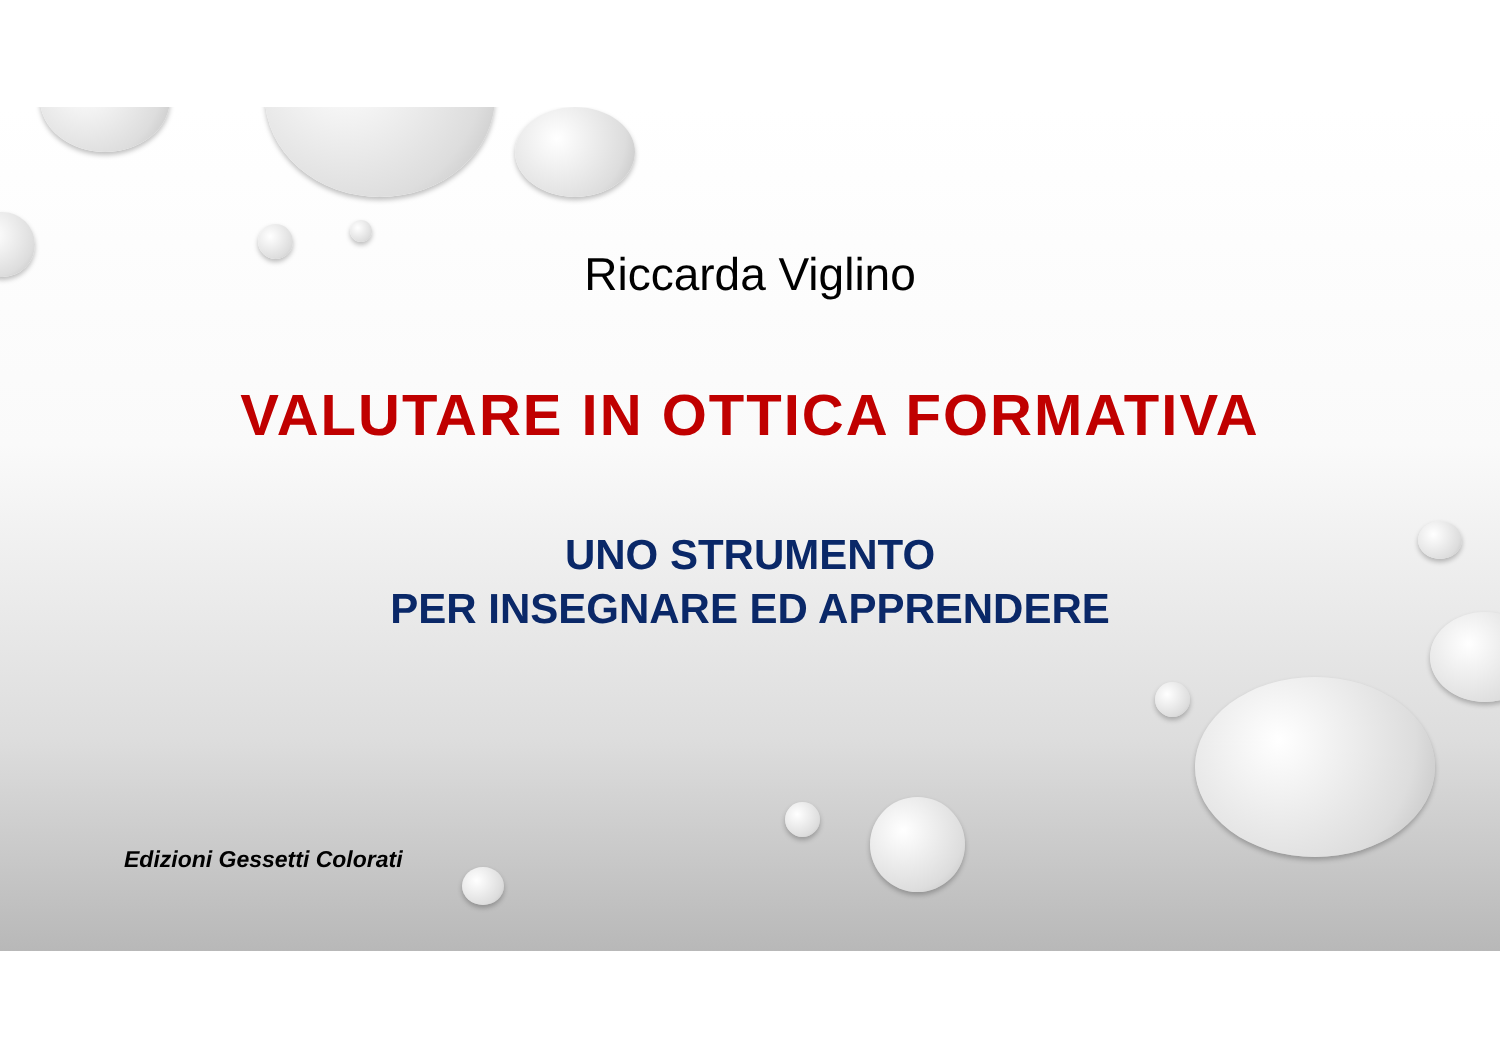Riccarda Viglino
VALUTARE IN OTTICA FORMATIVA
UNO STRUMENTO
PER INSEGNARE ED APPRENDERE
Edizioni Gessetti Colorati